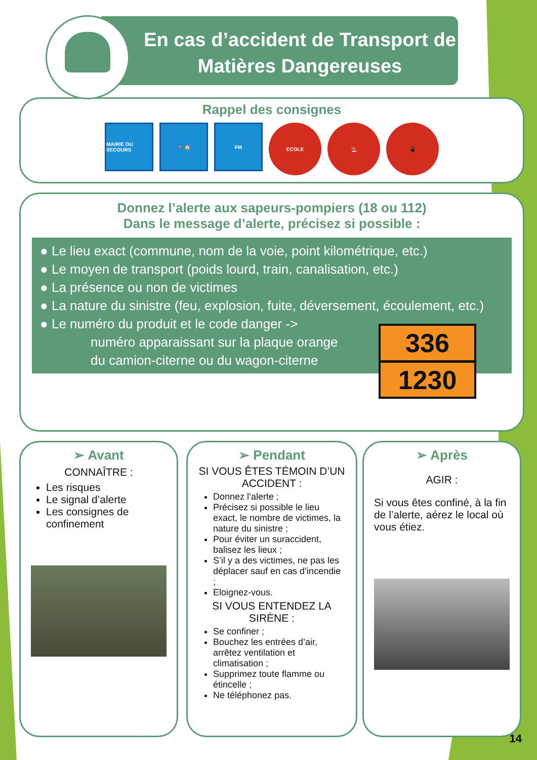En cas d’accident de Transport de
Matières Dangereuses
Rappel des consignes
MAIRIE OU SECOURS
🏃 🏠 FM
ECOLE 🚬 📱
Donnez l’alerte aux sapeurs-pompiers (18 ou 112)
Dans le message d’alerte, précisez si possible :
● Le lieu exact (commune, nom de la voie, point kilométrique, etc.)
● Le moyen de transport (poids lourd, train, canalisation, etc.)
● La présence ou non de victimes
● La nature du sinistre (feu, explosion, fuite, déversement, écoulement, etc.)
● Le numéro du produit et le code danger ->
numéro apparaissant sur la plaque orange
du camion-citerne ou du wagon-citerne
336
1230
➢ Avant
CONNAÎTRE :
Les risques
Le signal d’alerte
Les consignes de confinement
➢ Pendant
SI VOUS ÊTES TÉMOIN D’UN ACCIDENT :
Donnez l’alerte ;
Précisez si possible le lieu exact, le nombre de victimes, la nature du sinistre ;
Pour éviter un suraccident, balisez les lieux ;
S’il y a des victimes, ne pas les déplacer sauf en cas d’incendie ;
Eloignez-vous.
SI VOUS ENTENDEZ LA SIRÈNE :
Se confiner ;
Bouchez les entrées d’air, arrêtez ventilation et climatisation ;
Supprimez toute flamme ou étincelle ;
Ne téléphonez pas.
➢ Après
AGIR :
Si vous êtes confiné, à la fin de l’alerte, aérez le local où vous étiez.
14